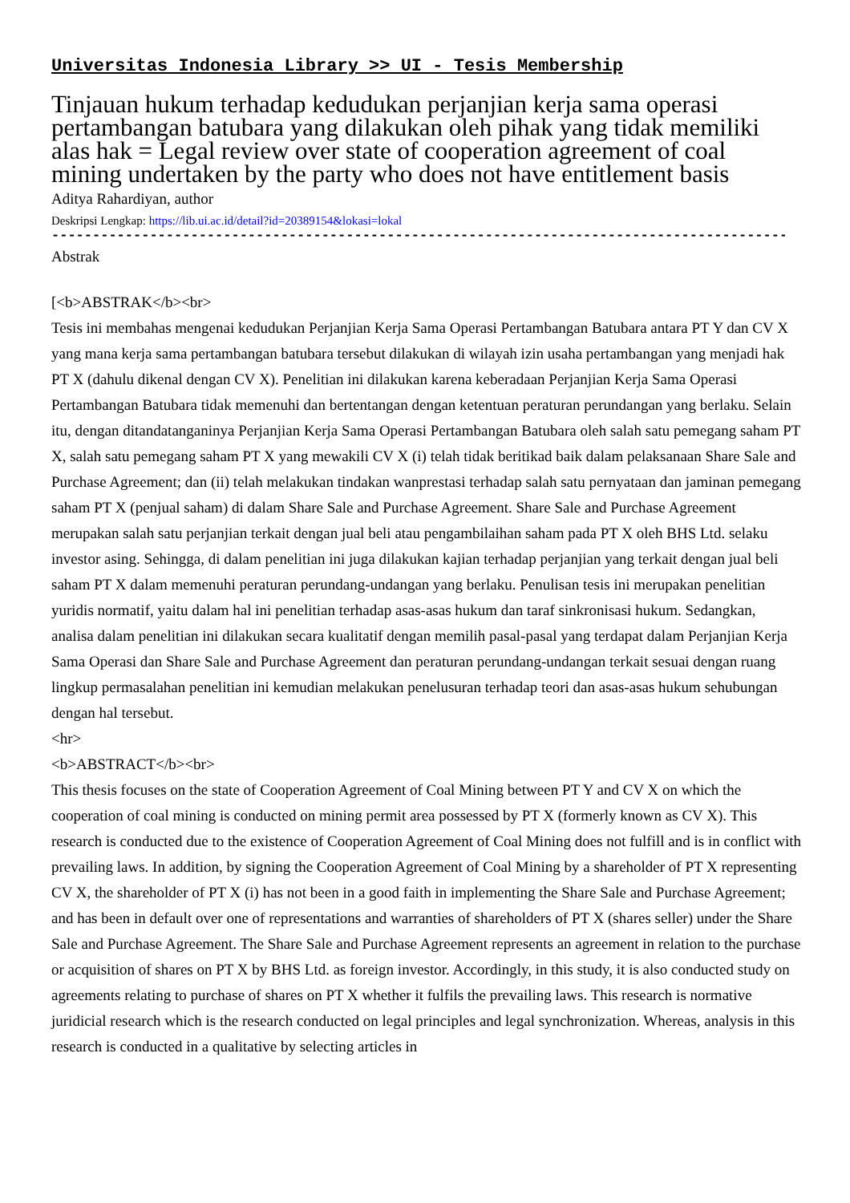Universitas Indonesia Library >> UI - Tesis Membership
Tinjauan hukum terhadap kedudukan perjanjian kerja sama operasi pertambangan batubara yang dilakukan oleh pihak yang tidak memiliki alas hak = Legal review over state of cooperation agreement of coal mining undertaken by the party who does not have entitlement basis
Aditya Rahardiyan, author
Deskripsi Lengkap: https://lib.ui.ac.id/detail?id=20389154&lokasi=lokal
------------------------------------------------------------------------------------------
Abstrak
[<b>ABSTRAK</b><br>
Tesis ini membahas mengenai kedudukan Perjanjian Kerja Sama Operasi Pertambangan Batubara antara PT Y dan CV X yang mana kerja sama pertambangan batubara tersebut dilakukan di wilayah izin usaha pertambangan yang menjadi hak PT X (dahulu dikenal dengan CV X). Penelitian ini dilakukan karena keberadaan Perjanjian Kerja Sama Operasi Pertambangan Batubara tidak memenuhi dan bertentangan dengan ketentuan peraturan perundangan yang berlaku. Selain itu, dengan ditandatanganinya Perjanjian Kerja Sama Operasi Pertambangan Batubara oleh salah satu pemegang saham PT X, salah satu pemegang saham PT X yang mewakili CV X (i) telah tidak beritikad baik dalam pelaksanaan Share Sale and Purchase Agreement; dan (ii) telah melakukan tindakan wanprestasi terhadap salah satu pernyataan dan jaminan pemegang saham PT X (penjual saham) di dalam Share Sale and Purchase Agreement. Share Sale and Purchase Agreement merupakan salah satu perjanjian terkait dengan jual beli atau pengambilaihan saham pada PT X oleh BHS Ltd. selaku investor asing. Sehingga, di dalam penelitian ini juga dilakukan kajian terhadap perjanjian yang terkait dengan jual beli saham PT X dalam memenuhi peraturan perundang-undangan yang berlaku. Penulisan tesis ini merupakan penelitian yuridis normatif, yaitu dalam hal ini penelitian terhadap asas-asas hukum dan taraf sinkronisasi hukum. Sedangkan, analisa dalam penelitian ini dilakukan secara kualitatif dengan memilih pasal-pasal yang terdapat dalam Perjanjian Kerja Sama Operasi dan Share Sale and Purchase Agreement dan peraturan perundang-undangan terkait sesuai dengan ruang lingkup permasalahan penelitian ini kemudian melakukan penelusuran terhadap teori dan asas-asas hukum sehubungan dengan hal tersebut.
<hr>
<b>ABSTRACT</b><br>
This thesis focuses on the state of Cooperation Agreement of Coal Mining between PT Y and CV X on which the cooperation of coal mining is conducted on mining permit area possessed by PT X (formerly known as CV X). This research is conducted due to the existence of Cooperation Agreement of Coal Mining does not fulfill and is in conflict with prevailing laws. In addition, by signing the Cooperation Agreement of Coal Mining by a shareholder of PT X representing CV X, the shareholder of PT X (i) has not been in a good faith in implementing the Share Sale and Purchase Agreement; and has been in default over one of representations and warranties of shareholders of PT X (shares seller) under the Share Sale and Purchase Agreement. The Share Sale and Purchase Agreement represents an agreement in relation to the purchase or acquisition of shares on PT X by BHS Ltd. as foreign investor. Accordingly, in this study, it is also conducted study on agreements relating to purchase of shares on PT X whether it fulfils the prevailing laws. This research is normative juridicial research which is the research conducted on legal principles and legal synchronization. Whereas, analysis in this research is conducted in a qualitative by selecting articles in